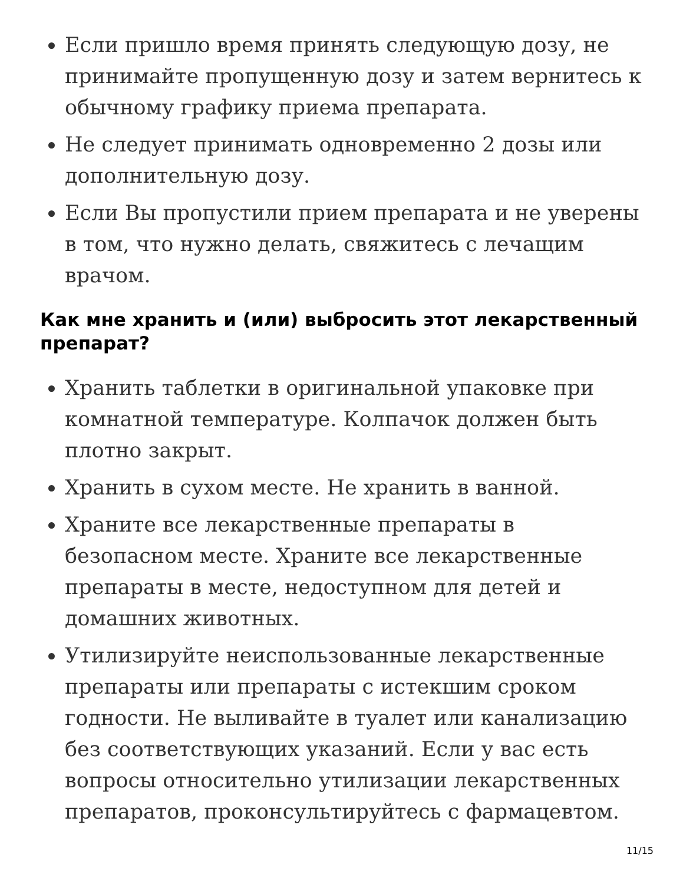Если пришло время принять следующую дозу, не принимайте пропущенную дозу и затем вернитесь к обычному графику приема препарата.
Не следует принимать одновременно 2 дозы или дополнительную дозу.
Если Вы пропустили прием препарата и не уверены в том, что нужно делать, свяжитесь с лечащим врачом.
Как мне хранить и (или) выбросить этот лекарственный препарат?
Хранить таблетки в оригинальной упаковке при комнатной температуре. Колпачок должен быть плотно закрыт.
Хранить в сухом месте. Не хранить в ванной.
Храните все лекарственные препараты в безопасном месте. Храните все лекарственные препараты в месте, недоступном для детей и домашних животных.
Утилизируйте неиспользованные лекарственные препараты или препараты с истекшим сроком годности. Не выливайте в туалет или канализацию без соответствующих указаний. Если у вас есть вопросы относительно утилизации лекарственных препаратов, проконсультируйтесь с фармацевтом.
11/15